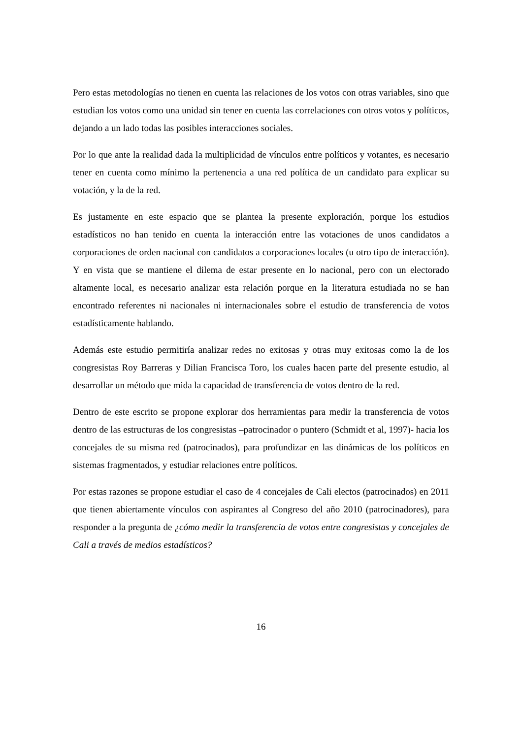Pero estas metodologías no tienen en cuenta las relaciones de los votos con otras variables, sino que estudian los votos como una unidad sin tener en cuenta las correlaciones con otros votos y políticos, dejando a un lado todas las posibles interacciones sociales.
Por lo que ante la realidad dada la multiplicidad de vínculos entre políticos y votantes, es necesario tener en cuenta como mínimo la pertenencia a una red política de un candidato para explicar su votación, y la de la red.
Es justamente en este espacio que se plantea la presente exploración, porque los estudios estadísticos no han tenido en cuenta la interacción entre las votaciones de unos candidatos a corporaciones de orden nacional con candidatos a corporaciones locales (u otro tipo de interacción). Y en vista que se mantiene el dilema de estar presente en lo nacional, pero con un electorado altamente local, es necesario analizar esta relación porque en la literatura estudiada no se han encontrado referentes ni nacionales ni internacionales sobre el estudio de transferencia de votos estadísticamente hablando.
Además este estudio permitiría analizar redes no exitosas y otras muy exitosas como la de los congresistas Roy Barreras y Dilian Francisca Toro, los cuales hacen parte del presente estudio, al desarrollar un método que mida la capacidad de transferencia de votos dentro de la red.
Dentro de este escrito se propone explorar dos herramientas para medir la transferencia de votos dentro de las estructuras de los congresistas –patrocinador o puntero (Schmidt et al, 1997)- hacia los concejales de su misma red (patrocinados), para profundizar en las dinámicas de los políticos en sistemas fragmentados, y estudiar relaciones entre políticos.
Por estas razones se propone estudiar el caso de 4 concejales de Cali electos (patrocinados) en 2011 que tienen abiertamente vínculos con aspirantes al Congreso del año 2010 (patrocinadores), para responder a la pregunta de ¿cómo medir la transferencia de votos entre congresistas y concejales de Cali a través de medios estadísticos?
16